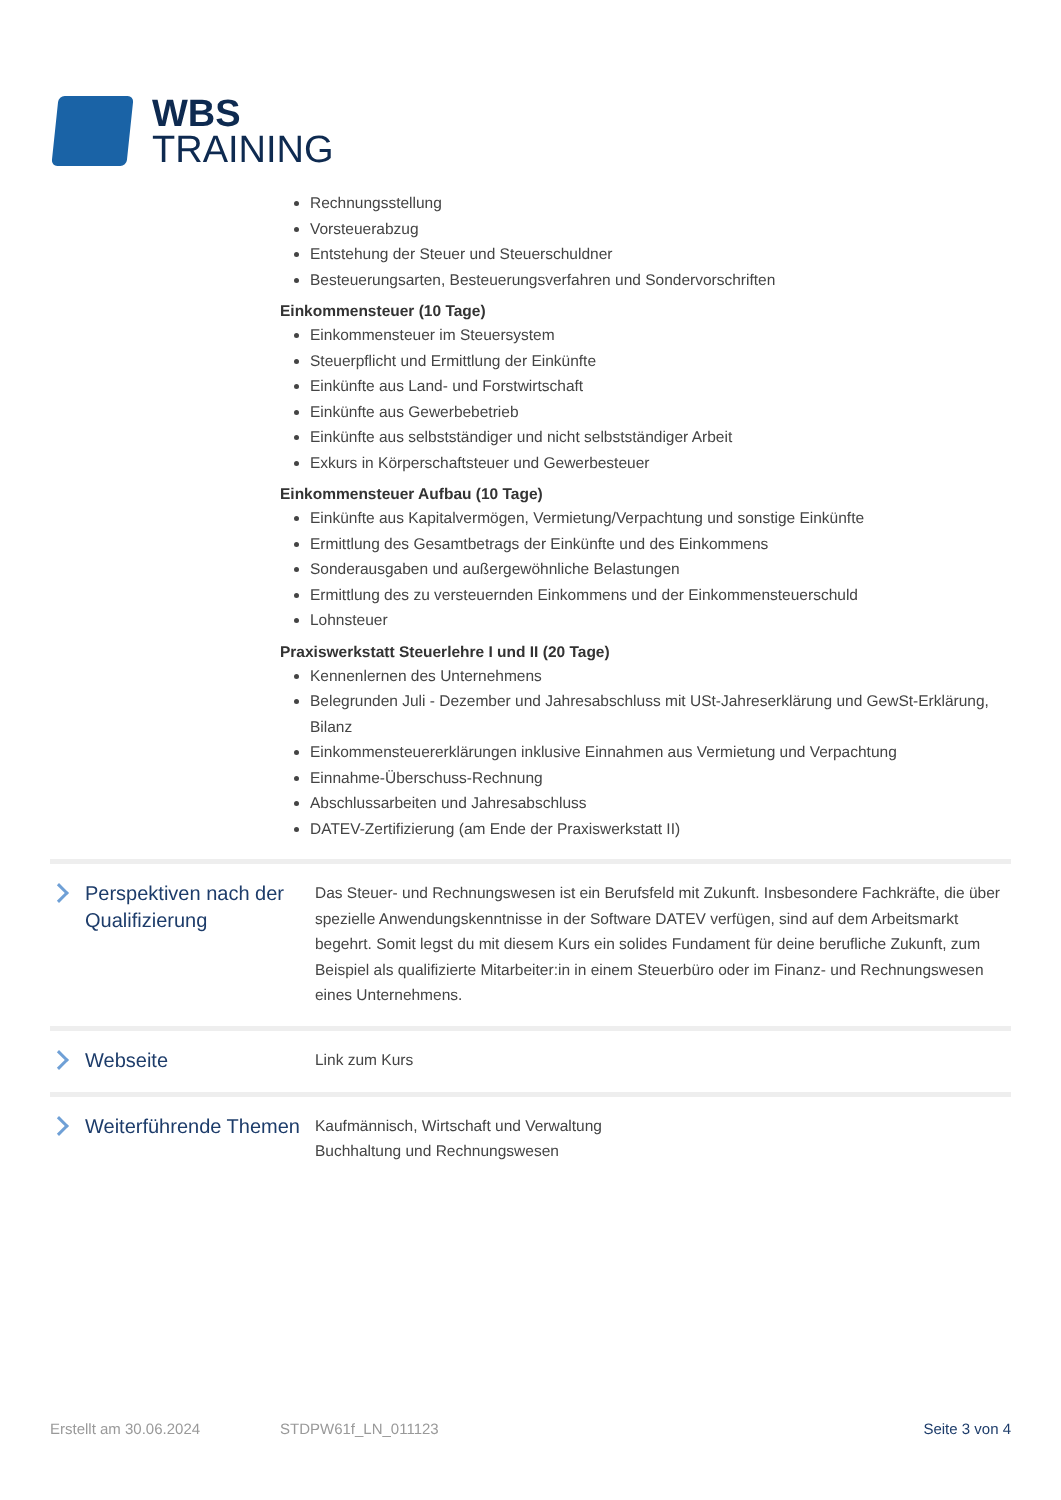WBS
TRAINING
Rechnungsstellung
Vorsteuerabzug
Entstehung der Steuer und Steuerschuldner
Besteuerungsarten, Besteuerungsverfahren und Sondervorschriften
Einkommensteuer (10 Tage)
Einkommensteuer im Steuersystem
Steuerpflicht und Ermittlung der Einkünfte
Einkünfte aus Land- und Forstwirtschaft
Einkünfte aus Gewerbebetrieb
Einkünfte aus selbstständiger und nicht selbstständiger Arbeit
Exkurs in Körperschaftsteuer und Gewerbesteuer
Einkommensteuer Aufbau (10 Tage)
Einkünfte aus Kapitalvermögen, Vermietung/Verpachtung und sonstige Einkünfte
Ermittlung des Gesamtbetrags der Einkünfte und des Einkommens
Sonderausgaben und außergewöhnliche Belastungen
Ermittlung des zu versteuernden Einkommens und der Einkommensteuerschuld
Lohnsteuer
Praxiswerkstatt Steuerlehre I und II (20 Tage)
Kennenlernen des Unternehmens
Belegrunden Juli - Dezember und Jahresabschluss mit USt-Jahreserklärung und GewSt-Erklärung, Bilanz
Einkommensteuererklärungen inklusive Einnahmen aus Vermietung und Verpachtung
Einnahme-Überschuss-Rechnung
Abschlussarbeiten und Jahresabschluss
DATEV-Zertifizierung (am Ende der Praxiswerkstatt II)
Perspektiven nach der Qualifizierung
Das Steuer- und Rechnungswesen ist ein Berufsfeld mit Zukunft. Insbesondere Fachkräfte, die über spezielle Anwendungskenntnisse in der Software DATEV verfügen, sind auf dem Arbeitsmarkt begehrt. Somit legst du mit diesem Kurs ein solides Fundament für deine berufliche Zukunft, zum Beispiel als qualifizierte Mitarbeiter:in in einem Steuerbüro oder im Finanz- und Rechnungswesen eines Unternehmens.
Webseite
Link zum Kurs
Weiterführende Themen
Kaufmännisch, Wirtschaft und Verwaltung
Buchhaltung und Rechnungswesen
Erstellt am 30.06.2024 STDPW61f_LN_011123 Seite 3 von 4